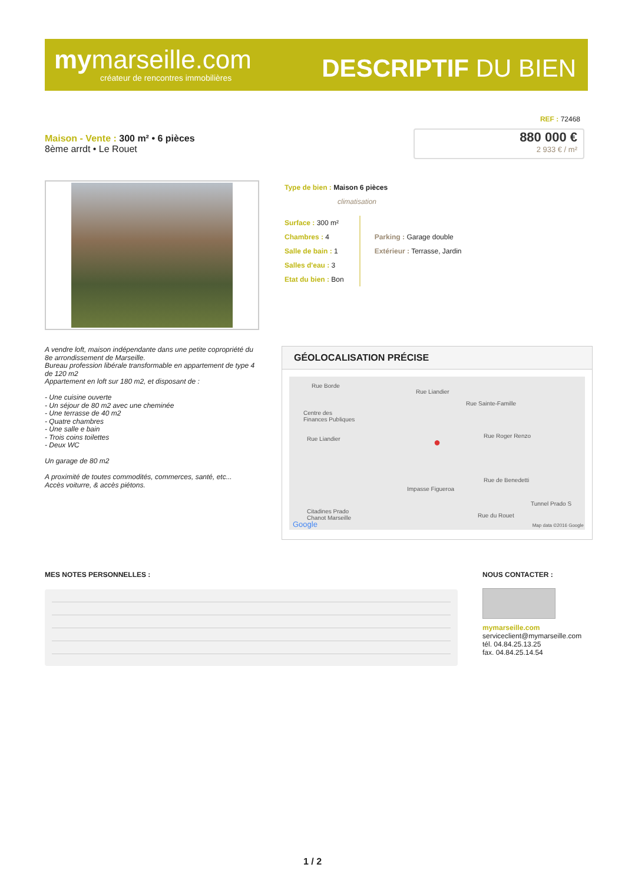mymarseille.com
créateur de rencontres immobilières
DESCRIPTIF DU BIEN
REF : 72468
Maison - Vente : 300 m² • 6 pièces
8ème arrdt • Le Rouet
880 000 €
2 933 € / m²
Type de bien : Maison 6 pièces
climatisation
Surface : 300 m²
Chambres : 4
Salle de bain : 1
Salles d'eau : 3
Etat du bien : Bon
Parking : Garage double
Extérieur : Terrasse, Jardin
A vendre loft, maison indépendante dans une petite copropriété du 8e arrondissement de Marseille.
Bureau profession libérale transformable en appartement de type 4 de 120 m2
Appartement en loft sur 180 m2, et disposant de :
- Une cuisine ouverte
- Un séjour de 80 m2 avec une cheminée
- Une terrasse de 40 m2
- Quatre chambres
- Une salle e bain
- Trois coins toilettes
- Deux WC
Un garage de 80 m2
A proximité de toutes commodités, commerces, santé, etc...
Accès voiturre, & accès piétons.
GÉOLOCALISATION PRÉCISE
Rue Borde
Centre des
Finances Publiques
Rue Liandier
Rue Liandier
Rue Sainte-Famille
Rue Roger Renzo
Impasse Figueroa
Rue de Benedetti
Rue du Rouet
Tunnel Prado S
Citadines Prado
Chanot Marseille
Google Map data ©2016 Google
●
MES NOTES PERSONNELLES :
NOUS CONTACTER :
mymarseille.com
serviceclient@mymarseille.com
tél. 04.84.25.13.25
fax. 04.84.25.14.54
1 / 2